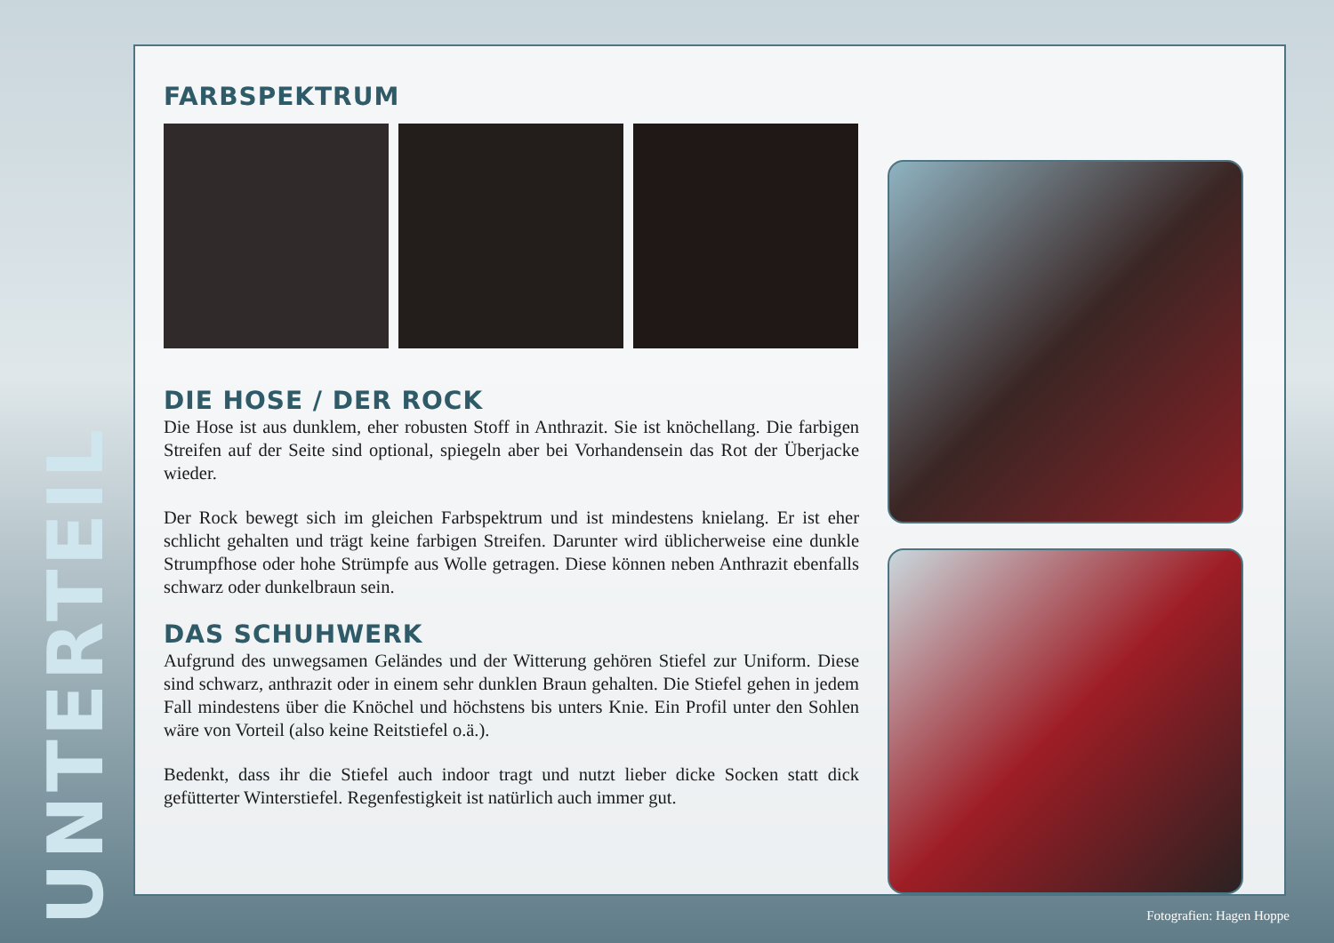UNTERTEIL
FARBSPEKTRUM
DIE HOSE / DER ROCK
Die Hose ist aus dunklem, eher robusten Stoff in Anthrazit. Sie ist knöchellang. Die farbigen Streifen auf der Seite sind optional, spiegeln aber bei Vorhandensein das Rot der Überjacke wieder.
Der Rock bewegt sich im gleichen Farbspektrum und ist mindestens knielang. Er ist eher schlicht gehalten und trägt keine farbigen Streifen. Darunter wird üblicherweise eine dunkle Strumpfhose oder hohe Strümpfe aus Wolle getragen. Diese können neben Anthrazit ebenfalls schwarz oder dunkelbraun sein.
DAS SCHUHWERK
Aufgrund des unwegsamen Geländes und der Witterung gehören Stiefel zur Uniform. Diese sind schwarz, anthrazit oder in einem sehr dunklen Braun gehalten. Die Stiefel gehen in jedem Fall mindestens über die Knöchel und höchstens bis unters Knie. Ein Profil unter den Sohlen wäre von Vorteil (also keine Reitstiefel o.ä.).
Bedenkt, dass ihr die Stiefel auch indoor tragt und nutzt lieber dicke Socken statt dick gefütterter Winterstiefel. Regenfestigkeit ist natürlich auch immer gut.
Fotografien: Hagen Hoppe